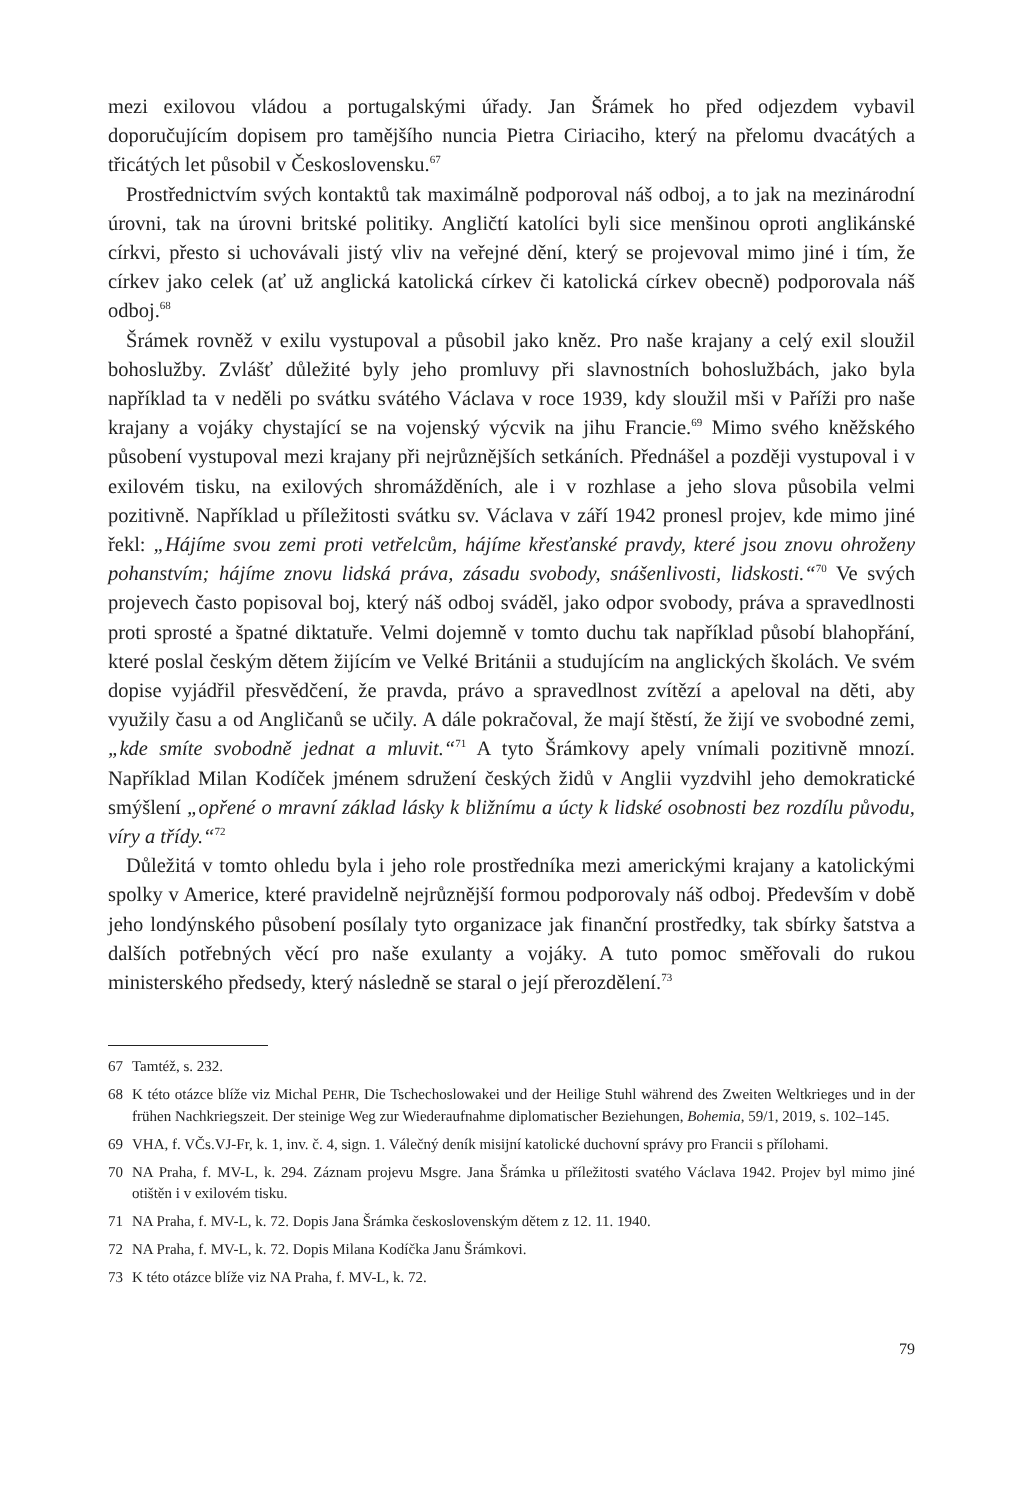mezi exilovou vládou a portugalskými úřady. Jan Šrámek ho před odjezdem vybavil doporučujícím dopisem pro tamějšího nuncia Pietra Ciriaciho, který na přelomu dvacátých a třicátých let působil v Československu.<sup>67</sup>
Prostřednictvím svých kontaktů tak maximálně podporoval náš odboj, a to jak na mezinárodní úrovni, tak na úrovni britské politiky. Angličtí katolíci byli sice menšinou oproti anglikánské církvi, přesto si uchovávali jistý vliv na veřejné dění, který se projevoval mimo jiné i tím, že církev jako celek (ať už anglická katolická církev či katolická církev obecně) podporovala náš odboj.<sup>68</sup>
Šrámek rovněž v exilu vystupoval a působil jako kněz. Pro naše krajany a celý exil sloužil bohoslužby. Zvlášť důležité byly jeho promluvy při slavnostních bohoslužbách, jako byla například ta v neděli po svátku svátého Václava v roce 1939, kdy sloužil mši v Paříži pro naše krajany a vojáky chystající se na vojenský výcvik na jihu Francie.<sup>69</sup> Mimo svého kněžského působení vystupoval mezi krajany při nejrůznějších setkáních. Přednášel a později vystupoval i v exilovém tisku, na exilových shromážděních, ale i v rozhlase a jeho slova působila velmi pozitivně. Například u příležitosti svátku sv. Václava v září 1942 pronesl projev, kde mimo jiné řekl: „Hájíme svou zemi proti vetřelcům, hájíme křesťanské pravdy, které jsou znovu ohroženy pohanstvím; hájíme znovu lidská práva, zásadu svobody, snášenlivosti, lidskosti.“<sup>70</sup> Ve svých projevech často popisoval boj, který náš odboj sváděl, jako odpor svobody, práva a spravedlnosti proti sprosté a špatné diktatuře. Velmi dojemně v tomto duchu tak například působí blahopřání, které poslal českým dětem žijícím ve Velké Británii a studujícím na anglických školách. Ve svém dopise vyjádřil přesvědčení, že pravda, právo a spravedlnost zvítězí a apeloval na děti, aby využily času a od Angličanů se učily. A dále pokračoval, že mají štěstí, že žijí ve svobodné zemi, „kde smíte svobodně jednat a mluvit.“<sup>71</sup> A tyto Šrámkovy apely vnímali pozitivně mnozí. Například Milan Kodíček jménem sdružení českých židů v Anglii vyzdvihl jeho demokratické smýšlení „opřené o mravní základ lásky k bližnímu a úcty k lidské osobnosti bez rozdílu původu, víry a třídy.“<sup>72</sup>
Důležitá v tomto ohledu byla i jeho role prostředníka mezi americkými krajany a katolickými spolky v Americe, které pravidelně nejrůznější formou podporovaly náš odboj. Především v době jeho londýnského působení posílaly tyto organizace jak finanční prostředky, tak sbírky šatstva a dalších potřebných věcí pro naše exulanty a vojáky. A tuto pomoc směřovali do rukou ministerského předsedy, který následně se staral o její přerozdělení.<sup>73</sup>
67 Tamtéž, s. 232.
68 K této otázce blíže viz Michal PEHR, Die Tschechoslowakei und der Heilige Stuhl während des Zweiten Weltkrieges und in der frühen Nachkriegszeit. Der steinige Weg zur Wiederaufnahme diplomatischer Beziehungen, Bohemia, 59/1, 2019, s. 102–145.
69 VHA, f. VČs.VJ-Fr, k. 1, inv. č. 4, sign. 1. Válečný deník misijní katolické duchovní správy pro Francii s přílohami.
70 NA Praha, f. MV-L, k. 294. Záznam projevu Msgre. Jana Šrámka u příležitosti svatého Václava 1942. Projev byl mimo jiné otištěn i v exilovém tisku.
71 NA Praha, f. MV-L, k. 72. Dopis Jana Šrámka československým dětem z 12. 11. 1940.
72 NA Praha, f. MV-L, k. 72. Dopis Milana Kodíčka Janu Šrámkovi.
73 K této otázce blíže viz NA Praha, f. MV-L, k. 72.
79